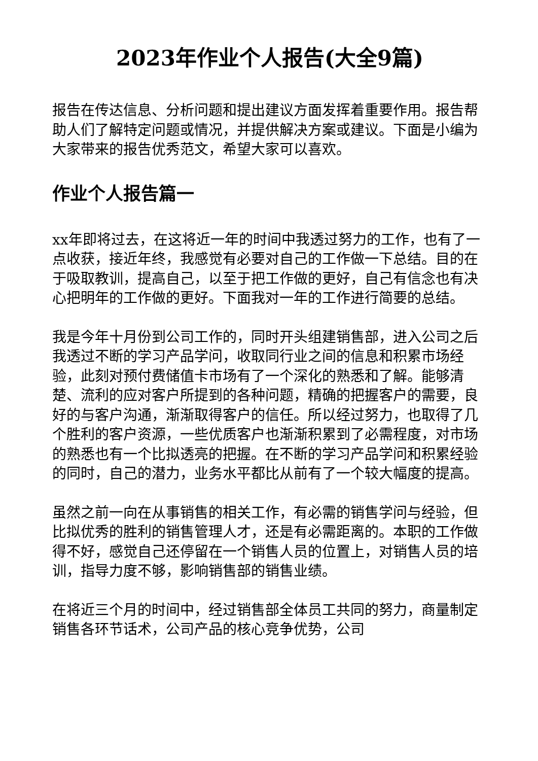2023年作业个人报告(大全9篇)
报告在传达信息、分析问题和提出建议方面发挥着重要作用。报告帮助人们了解特定问题或情况，并提供解决方案或建议。下面是小编为大家带来的报告优秀范文，希望大家可以喜欢。
作业个人报告篇一
xx年即将过去，在这将近一年的时间中我透过努力的工作，也有了一点收获，接近年终，我感觉有必要对自己的工作做一下总结。目的在于吸取教训，提高自己，以至于把工作做的更好，自己有信念也有决心把明年的工作做的更好。下面我对一年的工作进行简要的总结。
我是今年十月份到公司工作的，同时开头组建销售部，进入公司之后我透过不断的学习产品学问，收取同行业之间的信息和积累市场经验，此刻对预付费储值卡市场有了一个深化的熟悉和了解。能够清楚、流利的应对客户所提到的各种问题，精确的把握客户的需要，良好的与客户沟通，渐渐取得客户的信任。所以经过努力，也取得了几个胜利的客户资源，一些优质客户也渐渐积累到了必需程度，对市场的熟悉也有一个比拟透亮的把握。在不断的学习产品学问和积累经验的同时，自己的潜力，业务水平都比从前有了一个较大幅度的提高。
虽然之前一向在从事销售的相关工作，有必需的销售学问与经验，但比拟优秀的胜利的销售管理人才，还是有必需距离的。本职的工作做得不好，感觉自己还停留在一个销售人员的位置上，对销售人员的培训，指导力度不够，影响销售部的销售业绩。
在将近三个月的时间中，经过销售部全体员工共同的努力，商量制定销售各环节话术，公司产品的核心竞争优势，公司